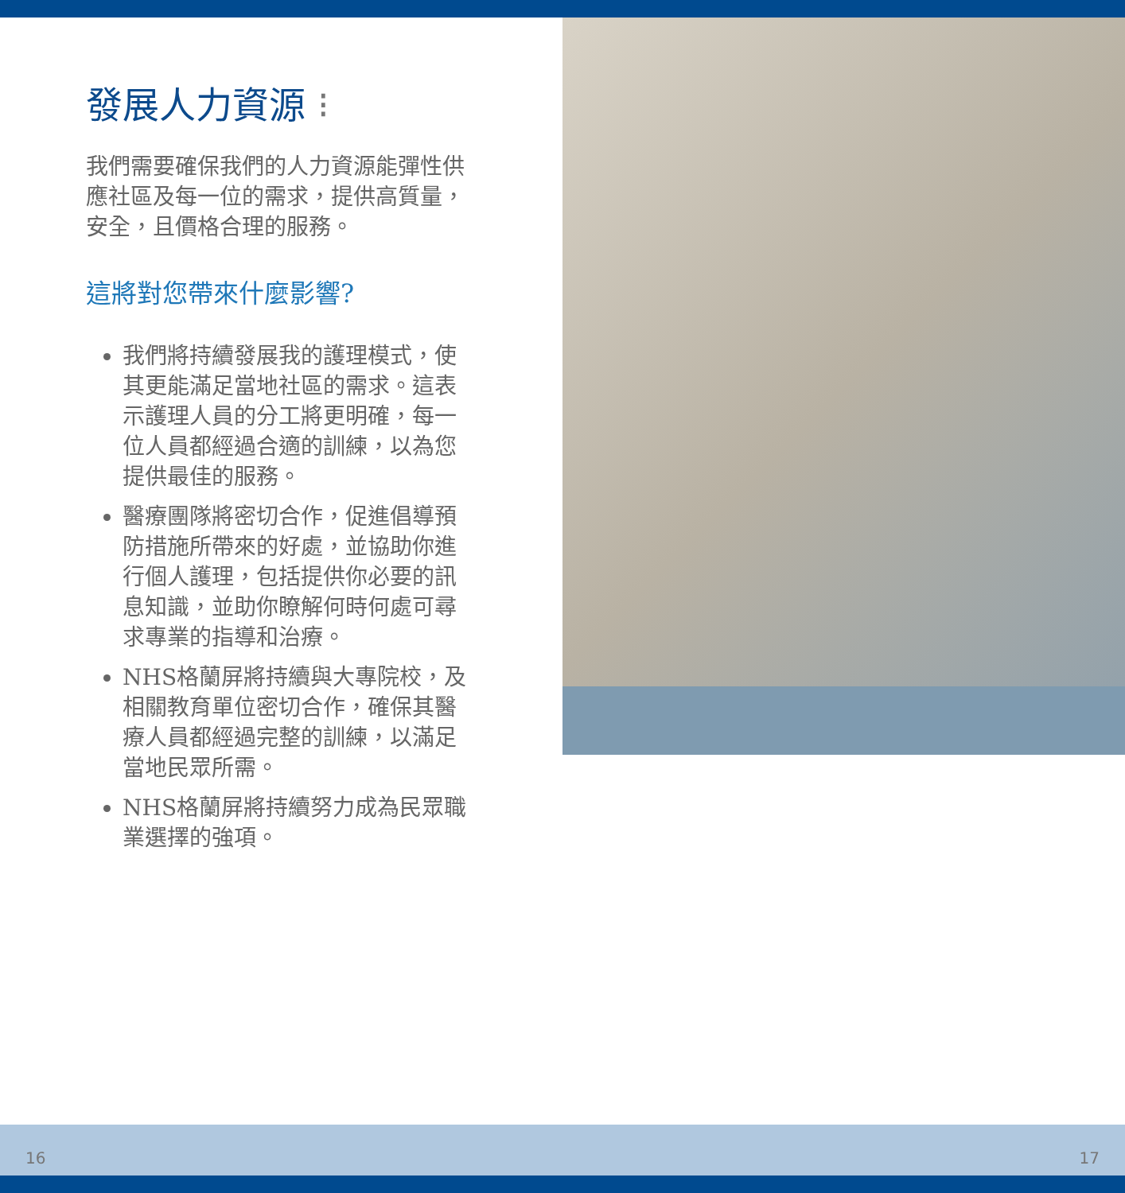發展人力資源 ⁝
我們需要確保我們的人力資源能彈性供應社區及每一位的需求，提供高質量，安全，且價格合理的服務。
這將對您帶來什麼影響?
我們將持續發展我的護理模式，使其更能滿足當地社區的需求。這表示護理人員的分工將更明確，每一位人員都經過合適的訓練，以為您提供最佳的服務。
醫療團隊將密切合作，促進倡導預防措施所帶來的好處，並協助你進行個人護理，包括提供你必要的訊息知識，並助你瞭解何時何處可尋求專業的指導和治療。
NHS格蘭屏將持續與大專院校，及相關教育單位密切合作，確保其醫療人員都經過完整的訓練，以滿足當地民眾所需。
NHS格蘭屏將持續努力成為民眾職業選擇的強項。
16 17